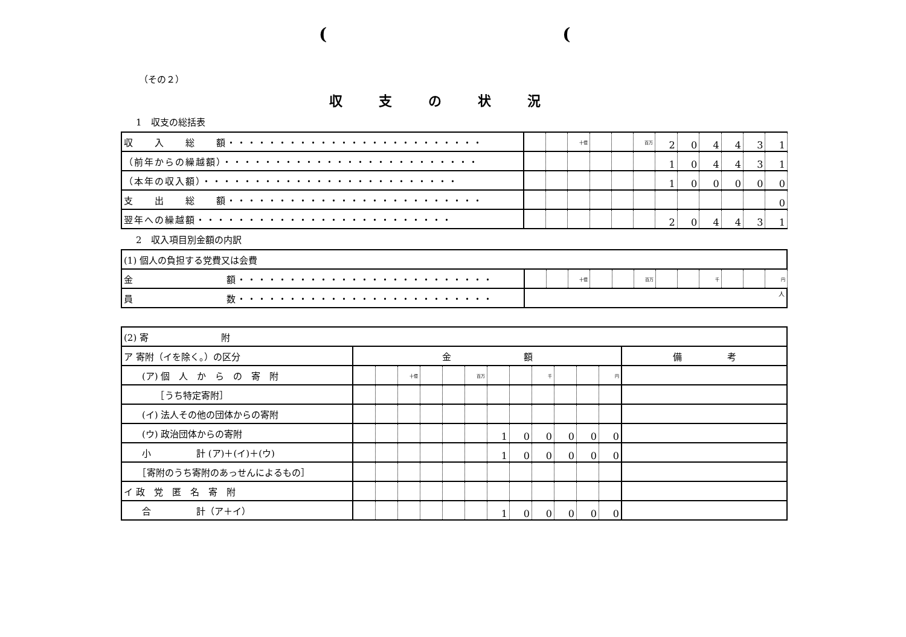((
（その２）
収支の状況
1　収支の総括表
| 収 入 総 額・・・・・・・・・・・・・・・・・・・・・・・・・ | | | 十億 | | | 百万 | 2 | 0 | 4 | 4 | 3 | 1 |
| （前年からの繰越額）・・・・・・・・・・・・・・・・・・・・・・・・・ | | | | | | | 1 | 0 | 4 | 4 | 3 | 1 |
| （本年の収入額）・・・・・・・・・・・・・・・・・・・・・・・・・ | | | | | | | 1 | 0 | 0 | 0 | 0 | 0 |
| 支 出 総 額・・・・・・・・・・・・・・・・・・・・・・・・・ | | | | | | | | | | | | 0 |
| 翌年への繰越額・・・・・・・・・・・・・・・・・・・・・・・・・ | | | | | | | 2 | 0 | 4 | 4 | 3 | 1 |
2　収入項目別金額の内訳
| (1) 個人の負担する党費又は会費 | | | | | | | | | | | | |
| 金 額・・・・・・・・・・・・・・・・・・・・・・・・・ | | | 十億 | | | 百万 | | | 千 | | | 円 |
| 員 数・・・・・・・・・・・・・・・・・・・・・・・・・ | 人 | | | | | | | | | | | |
| (2) 寄 附 | | | | | | | | | | | | | |
| ア 寄附（イを除く。）の区分 | 金 額 | | | | | | | | | | | | 備 考 |
| (ア) 個 人 か ら の 寄 附 | | | 十億 | | | 百万 | | | 千 | | | 円 | |
| ［うち特定寄附］ | | | | | | | | | | | | | |
| (イ) 法人その他の団体からの寄附 | | | | | | | | | | | | | |
| (ウ) 政治団体からの寄附 | | | | | | | 1 | 0 | 0 | 0 | 0 | 0 | |
| 小 計 (ア)＋(イ)＋(ウ) | | | | | | | 1 | 0 | 0 | 0 | 0 | 0 | |
| ［寄附のうち寄附のあっせんによるもの］ | | | | | | | | | | | | | |
| イ 政 党 匿 名 寄 附 | | | | | | | | | | | | | |
| 合 計（ア＋イ） | | | | | | | 1 | 0 | 0 | 0 | 0 | 0 | |